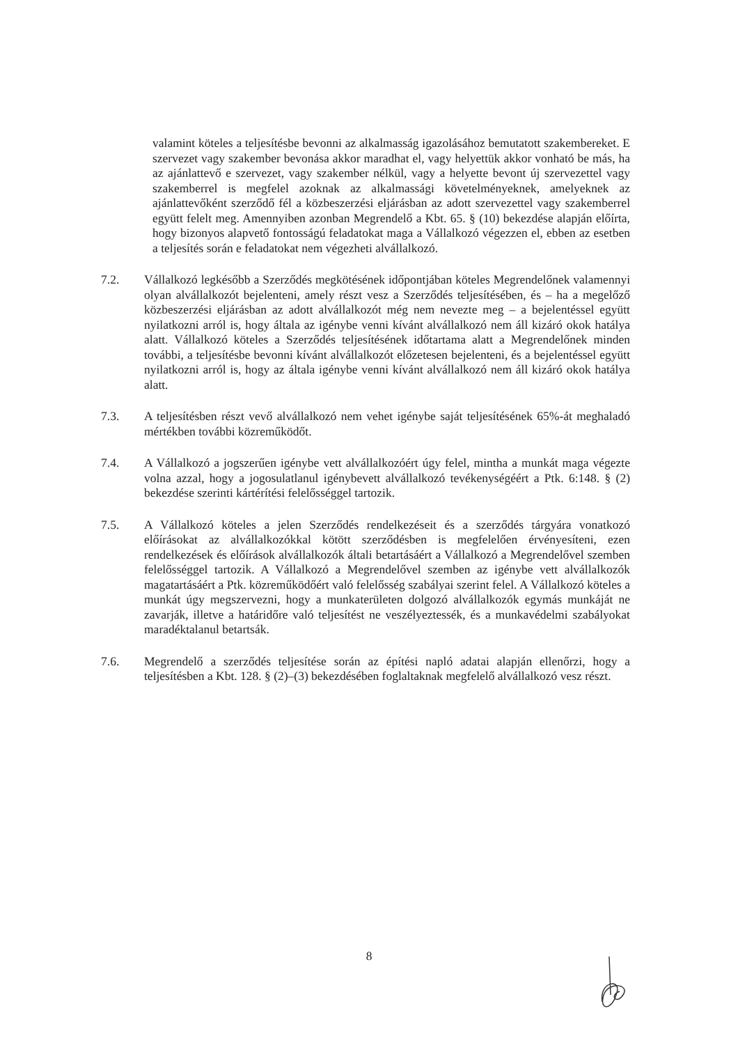valamint köteles a teljesítésbe bevonni az alkalmasság igazolásához bemutatott szakembereket. E szervezet vagy szakember bevonása akkor maradhat el, vagy helyettük akkor vonható be más, ha az ajánlattevő e szervezet, vagy szakember nélkül, vagy a helyette bevont új szervezettel vagy szakemberrel is megfelel azoknak az alkalmassági követelményeknek, amelyeknek az ajánlattevőként szerződő fél a közbeszerzési eljárásban az adott szervezettel vagy szakemberrel együtt felelt meg. Amennyiben azonban Megrendelő a Kbt. 65. § (10) bekezdése alapján előírta, hogy bizonyos alapvető fontosságú feladatokat maga a Vállalkozó végezzen el, ebben az esetben a teljesítés során e feladatokat nem végezheti alvállalkozó.
7.2. Vállalkozó legkésőbb a Szerződés megkötésének időpontjában köteles Megrendelőnek valamennyi olyan alvállalkozót bejelenteni, amely részt vesz a Szerződés teljesítésében, és – ha a megelőző közbeszerzési eljárásban az adott alvállalkozót még nem nevezte meg – a bejelentéssel együtt nyilatkozni arról is, hogy általa az igénybe venni kívánt alvállalkozó nem áll kizáró okok hatálya alatt. Vállalkozó köteles a Szerződés teljesítésének időtartama alatt a Megrendelőnek minden további, a teljesítésbe bevonni kívánt alvállalkozót előzetesen bejelenteni, és a bejelentéssel együtt nyilatkozni arról is, hogy az általa igénybe venni kívánt alvállalkozó nem áll kizáró okok hatálya alatt.
7.3. A teljesítésben részt vevő alvállalkozó nem vehet igénybe saját teljesítésének 65%-át meghaladó mértékben további közreműködőt.
7.4. A Vállalkozó a jogszerűen igénybe vett alvállalkozóért úgy felel, mintha a munkát maga végezte volna azzal, hogy a jogosulatlanul igénybevett alvállalkozó tevékenységéért a Ptk. 6:148. § (2) bekezdése szerinti kártérítési felelősséggel tartozik.
7.5. A Vállalkozó köteles a jelen Szerződés rendelkezéseit és a szerződés tárgyára vonatkozó előírásokat az alvállalkozókkal kötött szerződésben is megfelelően érvényesíteni, ezen rendelkezések és előírások alvállalkozók általi betartásáért a Vállalkozó a Megrendelővel szemben felelősséggel tartozik. A Vállalkozó a Megrendelővel szemben az igénybe vett alvállalkozók magatartásáért a Ptk. közreműködőért való felelősség szabályai szerint felel. A Vállalkozó köteles a munkát úgy megszervezni, hogy a munkaterületen dolgozó alvállalkozók egymás munkáját ne zavarják, illetve a határidőre való teljesítést ne veszélyeztessék, és a munkavédelmi szabályokat maradéktalanul betartsák.
7.6. Megrendelő a szerződés teljesítése során az építési napló adatai alapján ellenőrzi, hogy a teljesítésben a Kbt. 128. § (2)–(3) bekezdésében foglaltaknak megfelelő alvállalkozó vesz részt.
8